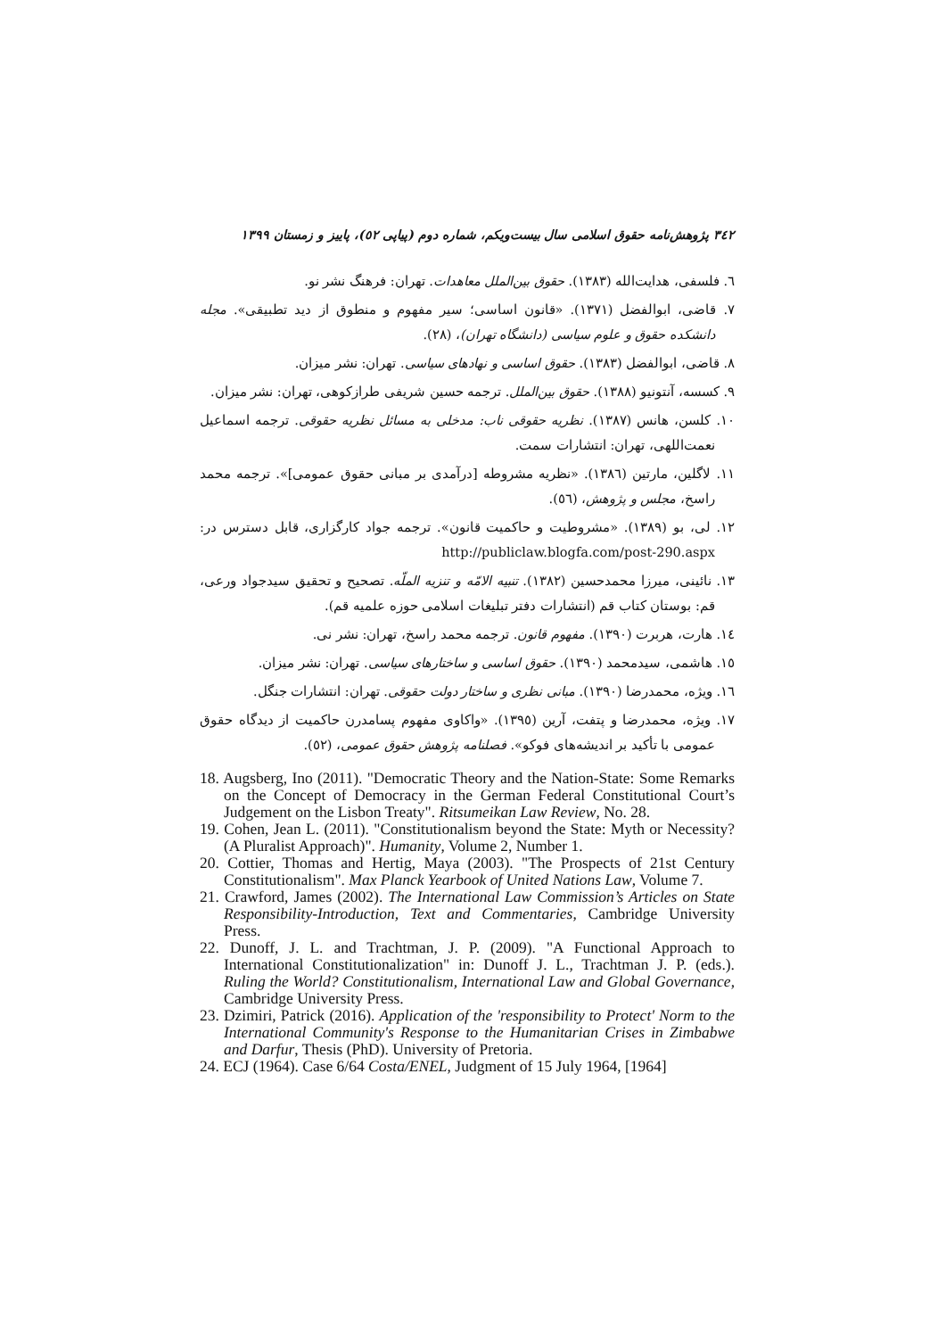٣٤٢ پژوهش‌نامه حقوق اسلامی سال بیست‌ویکم، شماره دوم (پیاپی ٥٢)، پاییز و زمستان ١٣٩٩
٦. فلسفی، هدایت‌الله (١٣٨٣). حقوق بین‌الملل معاهدات. تهران: فرهنگ نشر نو.
٧. قاضی، ابوالفضل (١٣٧١). «قانون اساسی؛ سیر مفهوم و منطوق از دید تطبیقی». مجله دانشکده حقوق و علوم سیاسی (دانشگاه تهران)، (٢٨).
٨. قاضی، ابوالفضل (١٣٨٣). حقوق اساسی و نهادهای سیاسی. تهران: نشر میزان.
٩. کسسه، آنتونیو (١٣٨٨). حقوق بین‌الملل. ترجمه حسین شریفی طرازکوهی، تهران: نشر میزان.
١٠. کلسن، هانس (١٣٨٧). نظریه حقوقی ناب: مدخلی به مسائل نظریه حقوقی. ترجمه اسماعیل نعمت‌اللهی، تهران: انتشارات سمت.
١١. لاگلین، مارتین (١٣٨٦). «نظریه مشروطه [درآمدی بر مبانی حقوق عمومی]». ترجمه محمد راسخ، مجلس و پژوهش، (٥٦).
١٢. لی، بو (١٣٨٩). «مشروطیت و حاکمیت قانون». ترجمه جواد کارگزاری، قابل دسترس در: http://publiclaw.blogfa.com/post-290.aspx
١٣. نائینی، میرزا محمدحسین (١٣٨٢). تنبیه الامّه و تنزیه الملّه. تصحیح و تحقیق سیدجواد ورعی، قم: بوستان کتاب قم (انتشارات دفتر تبلیغات اسلامی حوزه علمیه قم).
١٤. هارت، هربرت (١٣٩٠). مفهوم قانون. ترجمه محمد راسخ، تهران: نشر نی.
١٥. هاشمی، سیدمحمد (١٣٩٠). حقوق اساسی و ساختارهای سیاسی. تهران: نشر میزان.
١٦. ویژه، محمدرضا (١٣٩٠). مبانی نظری و ساختار دولت حقوقی. تهران: انتشارات جنگل.
١٧. ویژه، محمدرضا و پتفت، آرین (١٣٩٥). «واکاوی مفهوم پسامدرن حاکمیت از دیدگاه حقوق عمومی با تأکید بر اندیشه‌های فوکو». فصلنامه پژوهش حقوق عمومی، (٥٢).
18. Augsberg, Ino (2011). "Democratic Theory and the Nation-State: Some Remarks on the Concept of Democracy in the German Federal Constitutional Court’s Judgement on the Lisbon Treaty". Ritsumeikan Law Review, No. 28.
19. Cohen, Jean L. (2011). "Constitutionalism beyond the State: Myth or Necessity? (A Pluralist Approach)". Humanity, Volume 2, Number 1.
20. Cottier, Thomas and Hertig, Maya (2003). "The Prospects of 21st Century Constitutionalism". Max Planck Yearbook of United Nations Law, Volume 7.
21. Crawford, James (2002). The International Law Commission’s Articles on State Responsibility-Introduction, Text and Commentaries, Cambridge University Press.
22. Dunoff, J. L. and Trachtman, J. P. (2009). "A Functional Approach to International Constitutionalization" in: Dunoff J. L., Trachtman J. P. (eds.). Ruling the World? Constitutionalism, International Law and Global Governance, Cambridge University Press.
23. Dzimiri, Patrick (2016). Application of the 'responsibility to Protect' Norm to the International Community's Response to the Humanitarian Crises in Zimbabwe and Darfur, Thesis (PhD). University of Pretoria.
24. ECJ (1964). Case 6/64 Costa/ENEL, Judgment of 15 July 1964, [1964]